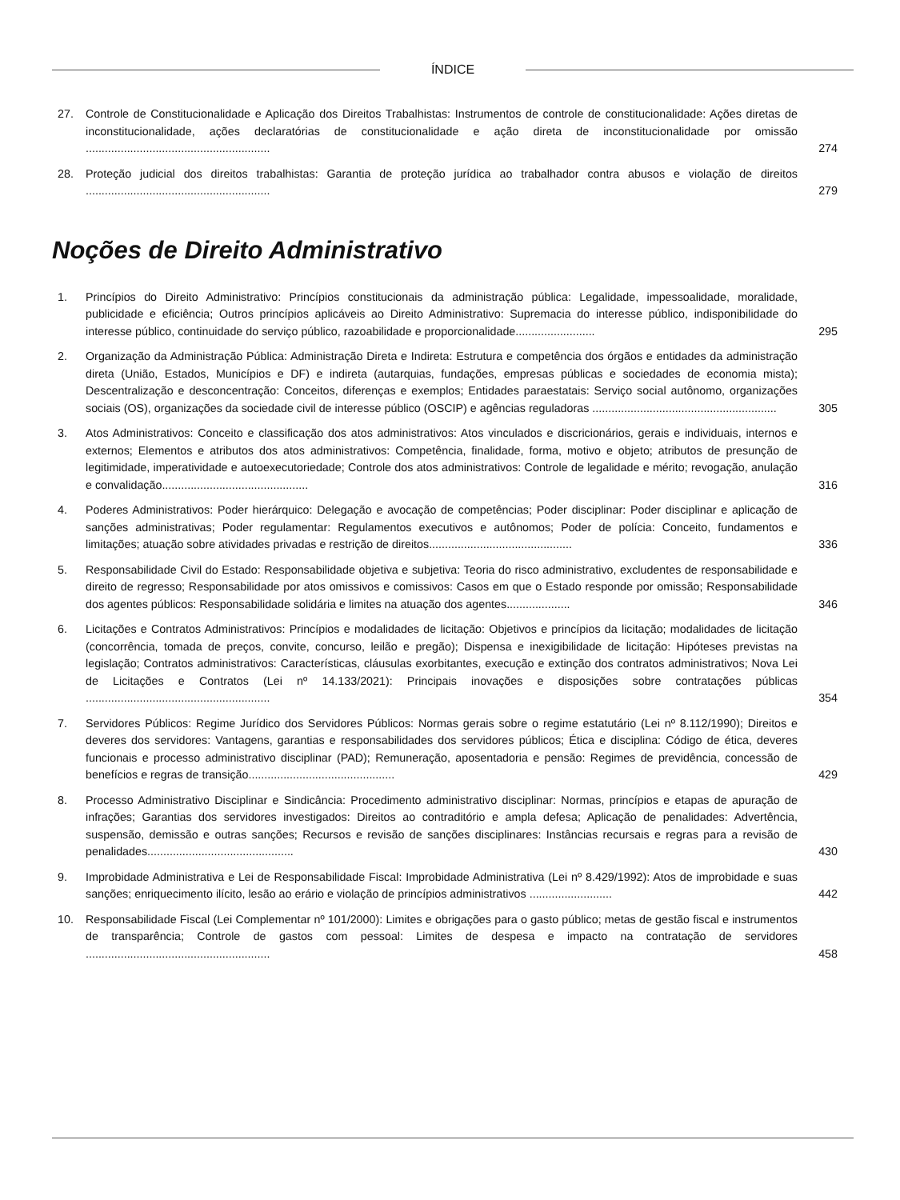ÍNDICE
27. Controle de Constitucionalidade e Aplicação dos Direitos Trabalhistas: Instrumentos de controle de constitucionalidade: Ações diretas de inconstitucionalidade, ações declaratórias de constitucionalidade e ação direta de inconstitucionalidade por omissão ..........................................................
274
28. Proteção judicial dos direitos trabalhistas: Garantia de proteção jurídica ao trabalhador contra abusos e violação de direitos ..........................................................
279
Noções de Direito Administrativo
1. Princípios do Direito Administrativo: Princípios constitucionais da administração pública: Legalidade, impessoalidade, moralidade, publicidade e eficiência; Outros princípios aplicáveis ao Direito Administrativo: Supremacia do interesse público, indisponibilidade do interesse público, continuidade do serviço público, razoabilidade e proporcionalidade.........................
295
2. Organização da Administração Pública: Administração Direta e Indireta: Estrutura e competência dos órgãos e entidades da administração direta (União, Estados, Municípios e DF) e indireta (autarquias, fundações, empresas públicas e sociedades de economia mista); Descentralização e desconcentração: Conceitos, diferenças e exemplos; Entidades paraestatais: Serviço social autônomo, organizações sociais (OS), organizações da sociedade civil de interesse público (OSCIP) e agências reguladoras ..........................................................
305
3. Atos Administrativos: Conceito e classificação dos atos administrativos: Atos vinculados e discricionários, gerais e individuais, internos e externos; Elementos e atributos dos atos administrativos: Competência, finalidade, forma, motivo e objeto; atributos de presunção de legitimidade, imperatividade e autoexecutoriedade; Controle dos atos administrativos: Controle de legalidade e mérito; revogação, anulação e convalidação..............................................
316
4. Poderes Administrativos: Poder hierárquico: Delegação e avocação de competências; Poder disciplinar: Poder disciplinar e aplicação de sanções administrativas; Poder regulamentar: Regulamentos executivos e autônomos; Poder de polícia: Conceito, fundamentos e limitações; atuação sobre atividades privadas e restrição de direitos.............................................
336
5. Responsabilidade Civil do Estado: Responsabilidade objetiva e subjetiva: Teoria do risco administrativo, excludentes de responsabilidade e direito de regresso; Responsabilidade por atos omissivos e comissivos: Casos em que o Estado responde por omissão; Responsabilidade dos agentes públicos: Responsabilidade solidária e limites na atuação dos agentes....................
346
6. Licitações e Contratos Administrativos: Princípios e modalidades de licitação: Objetivos e princípios da licitação; modalidades de licitação (concorrência, tomada de preços, convite, concurso, leilão e pregão); Dispensa e inexigibilidade de licitação: Hipóteses previstas na legislação; Contratos administrativos: Características, cláusulas exorbitantes, execução e extinção dos contratos administrativos; Nova Lei de Licitações e Contratos (Lei nº 14.133/2021): Principais inovações e disposições sobre contratações públicas ..........................................................
354
7. Servidores Públicos: Regime Jurídico dos Servidores Públicos: Normas gerais sobre o regime estatutário (Lei nº 8.112/1990); Direitos e deveres dos servidores: Vantagens, garantias e responsabilidades dos servidores públicos; Ética e disciplina: Código de ética, deveres funcionais e processo administrativo disciplinar (PAD); Remuneração, aposentadoria e pensão: Regimes de previdência, concessão de benefícios e regras de transição..............................................
429
8. Processo Administrativo Disciplinar e Sindicância: Procedimento administrativo disciplinar: Normas, princípios e etapas de apuração de infrações; Garantias dos servidores investigados: Direitos ao contraditório e ampla defesa; Aplicação de penalidades: Advertência, suspensão, demissão e outras sanções; Recursos e revisão de sanções disciplinares: Instâncias recursais e regras para a revisão de penalidades..............................................
430
9. Improbidade Administrativa e Lei de Responsabilidade Fiscal: Improbidade Administrativa (Lei nº 8.429/1992): Atos de improbidade e suas sanções; enriquecimento ilícito, lesão ao erário e violação de princípios administrativos ..........................
442
10. Responsabilidade Fiscal (Lei Complementar nº 101/2000): Limites e obrigações para o gasto público; metas de gestão fiscal e instrumentos de transparência; Controle de gastos com pessoal: Limites de despesa e impacto na contratação de servidores ..........................................................
458